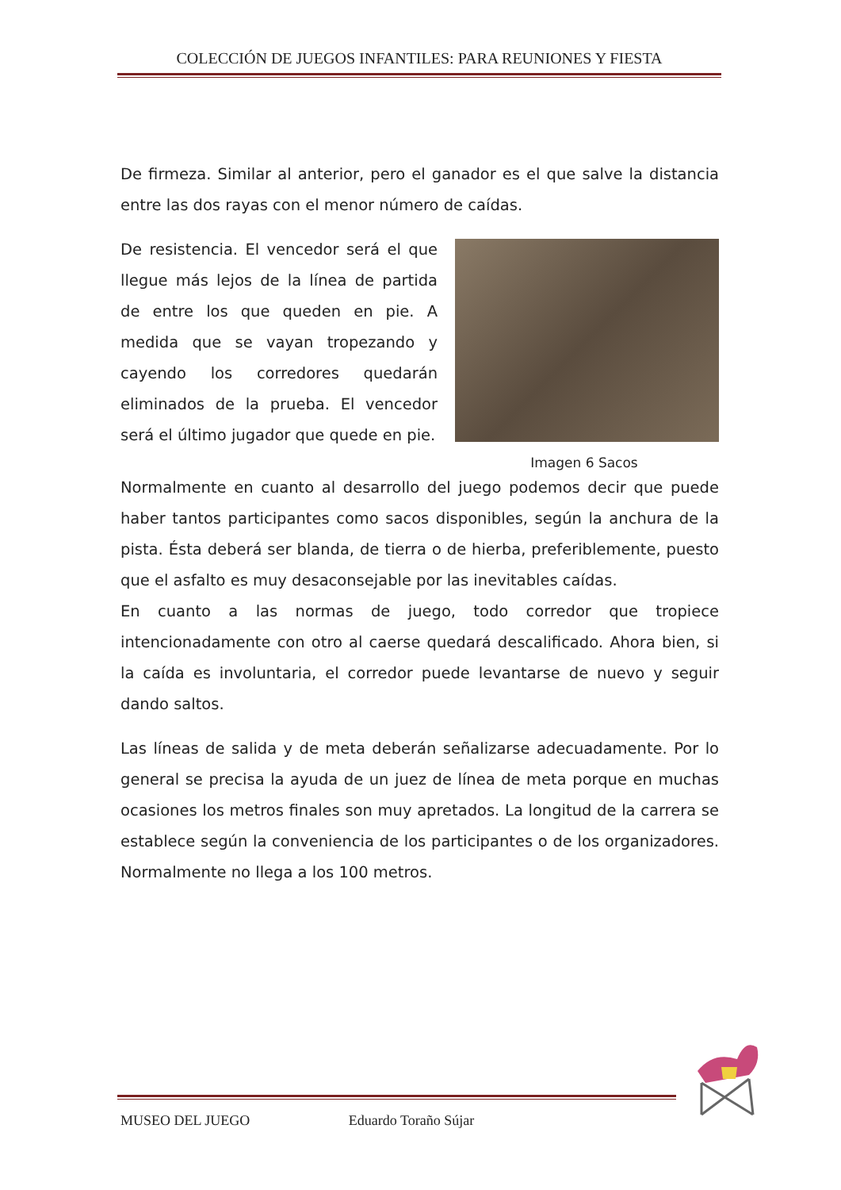COLECCIÓN DE JUEGOS INFANTILES: PARA REUNIONES Y FIESTA
De firmeza. Similar al anterior, pero el ganador es el que salve la distancia entre las dos rayas con el menor número de caídas.
Imagen 6 Sacos
De resistencia. El vencedor será el que llegue más lejos de la línea de partida de entre los que queden en pie. A medida que se vayan tropezando y cayendo los corredores quedarán eliminados de la prueba. El vencedor será el último jugador que quede en pie.
Normalmente en cuanto al desarrollo del juego podemos decir que puede haber tantos participantes como sacos disponibles, según la anchura de la pista. Ésta deberá ser blanda, de tierra o de hierba, preferiblemente, puesto que el asfalto es muy desaconsejable por las inevitables caídas.
En cuanto a las normas de juego, todo corredor que tropiece intencionadamente con otro al caerse quedará descalificado. Ahora bien, si la caída es involuntaria, el corredor puede levantarse de nuevo y seguir dando saltos.
Las líneas de salida y de meta deberán señalizarse adecuadamente. Por lo general se precisa la ayuda de un juez de línea de meta porque en muchas ocasiones los metros finales son muy apretados. La longitud de la carrera se establece según la conveniencia de los participantes o de los organizadores. Normalmente no llega a los 100 metros.
MUSEO DEL JUEGO Eduardo Toraño Sújar